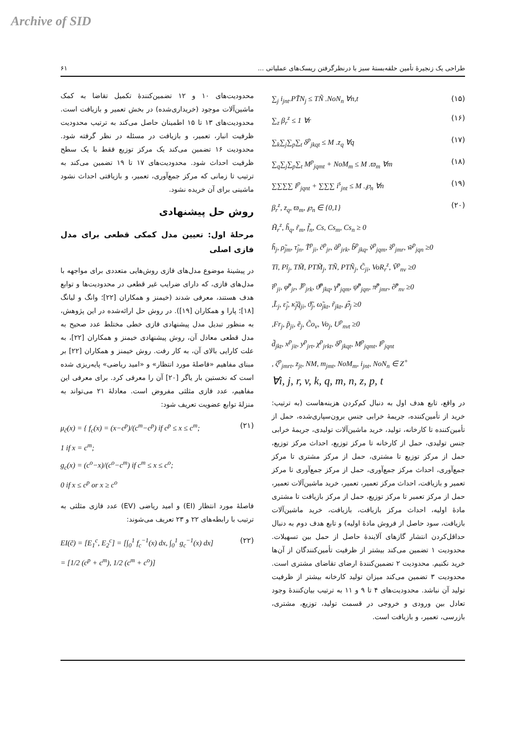Archive of SID
۶۱ طراحی یک زنجیرهٔ تأمین حلقه‌بستهٔ سبز با درنظرگرفتن ریسک‌های عملیاتی ...
∑<sub>j</sub> i<sub>jnt</sub>.PT̃N<sub>j</sub> ≤ TÑ .NoN<sub>n</sub> ∀n,t (۱۵)
∑<sub>z</sub> β<sub>r</sub><sup>z</sup> ≤ 1 ∀r (۱۶)
∑<sub>k</sub>∑<sub>j</sub>∑<sub>p</sub>∑<sub>t</sub> δ<sup>p</sup><sub>jkqt</sub> ≤ M .z<sub>q</sub> ∀q (۱۷)
∑<sub>q</sub>∑<sub>j</sub>∑<sub>p</sub>∑<sub>t</sub> M<sup>p</sup><sub>jqmt</sub> + NoM<sub>m</sub> ≤ M .ϖ<sub>m</sub> ∀m (۱۸)
∑∑∑∑ I<sup>p</sup><sub>jqnt</sub> + ∑∑∑ i<sup>s</sup><sub>jnt</sub> ≤ M .℘<sub>n</sub> ∀n (۱۹)
β<sub>r</sub><sup>z</sup>, z<sub>q</sub>, ϖ<sub>m</sub>, ℘<sub>n</sub> ∈ {0,1}
H̃<sub>r</sub><sup>z</sup>, h̃<sub>q</sub>, r̃<sub>m</sub>, f̃<sub>n</sub>, Cs, Cs<sub>m</sub>, Cs<sub>n</sub> ≥ 0
h̃<sub>j</sub>, ρ̃<sub>jm</sub>, τ̃<sub>jn</sub>, T̃<sup>p</sup><sub>ji</sub>, c̃<sup>p</sup><sub>jr</sub>, ã<sup>p</sup><sub>jrk</sub>, b̃<sup>p</sup><sub>jkq</sub>, ṽ<sup>p</sup><sub>jqm</sub>, s̃<sup>p</sup><sub>jmr</sub>, w̃<sup>p</sup><sub>jqn</sub> ≥0
Tĩ, Pĩ<sub>j</sub>, TM̃, PTM̃<sub>j</sub>, TÑ, PTÑ<sub>j</sub>, C̃<sub>ji</sub>, VoR<sub>r</sub><sup>z</sup>, Ṽ<sup>p</sup><sub>nv</sub> ≥0
ĩ<sup>p</sup><sub>ji</sub>, φ̃<sup>p</sup><sub>jr</sub>, J̃<sup>p</sup><sub>jrk</sub>, ϑ̃<sup>p</sup><sub>jkq</sub>, γ̃<sup>p</sup><sub>jqm</sub>, ψ̃<sup>p</sup><sub>jqn</sub>, π̃<sup>p</sup><sub>jmr</sub>, ∂̃<sup>p</sup><sub>nv</sub> ≥0
,L̃<sub>j</sub>, ε̃<sub>j</sub>, κ̃<sub>j</sub>q̃<sub>ji</sub>, ϑ̃<sub>j</sub>, ω̃<sub>jkt</sub>, r̃<sub>jkt</sub>, ℘̃<sub>j</sub> ≥0
,Fr<sub>j</sub>, p̃<sub>ji</sub>, ẽ<sub>j</sub>, C̃o<sub>v</sub>, Vo<sub>j</sub>, U<sup>p</sup><sub>nvt</sub> ≥0
d̃<sub>jkt</sub>, x<sup>p</sup><sub>jit</sub>, y<sup>p</sup><sub>jrt</sub>, χ<sup>p</sup><sub>jrkt</sub>, δ<sup>p</sup><sub>jkqt</sub>, M<sup>p</sup><sub>jqmt</sub>, I<sup>p</sup><sub>jqnt</sub>
, ζ<sup>p</sup><sub>jmrt</sub>, z<sub>jt</sub>, NM, m<sub>jmt</sub>, NoM<sub>m</sub>, i<sub>jnt</sub>, NoN<sub>n</sub> ∈ Z<sup>+</sup>
∀i, j, r, v, k, q, m, n, z, p, t (۲۰)
در واقع، تابع هدف اول به دنبال کم‌کردن هزینه‌هاست (به ترتیب: خرید از تأمین‌کننده، جریمهٔ خرابی جنس برون‌سپاری‌شده، حمل از تأمین‌کننده تا کارخانه، تولید، خرید ماشین‌آلات تولیدی، جریمهٔ خرابی جنس تولیدی، حمل از کارخانه تا مرکز توزیع، احداث مرکز توزیع، حمل از مرکز توزیع تا مشتری، حمل از مرکز مشتری تا مرکز جمع‌آوری، احداث مرکز جمع‌آوری، حمل از مرکز جمع‌آوری تا مرکز تعمیر و بازیافت، احداث مرکز تعمیر، تعمیر، خرید ماشین‌آلات تعمیر، حمل از مرکز تعمیر تا مرکز توزیع، حمل از مرکز بازیافت تا مشتری مادهٔ اولیه، احداث مرکز بازیافت، بازیافت، خرید ماشین‌آلات بازیافت، سود حاصل از فروش مادهٔ اولیه) و تابع هدف دوم به دنبال حداقل‌کردن انتشار گازهای آلایندهٔ حاصل از حمل بین تسهیلات. محدودیت ۱ تضمین می‌کند بیشتر از ظرفیت تأمین‌کنندگان از آن‌ها خرید نکنیم. محدودیت ۲ تضمین‌کنندهٔ ارضای تقاضای مشتری است. محدودیت ۳ تضمین می‌کند میزان تولید کارخانه بیشتر از ظرفیت تولید آن نباشد. محدودیت‌های ۴ تا ۹ و ۱۱ به ترتیب بیان‌کنندهٔ وجود تعادل بین ورودی و خروجی در قسمت تولید، توزیع، مشتری، بازرسی، تعمیر، و بازیافت است.
محدودیت‌های ۱۰ و ۱۲ تضمین‌کنندهٔ تکمیل تقاضا به کمک ماشین‌آلات موجود (خریداری‌شده) در بخش تعمیر و بازیافت است. محدودیت‌های ۱۳ تا ۱۵ اطمینان حاصل می‌کند به ترتیب محدودیت ظرفیت انبار، تعمیر، و بازیافت در مسئله در نظر گرفته شود. محدودیت ۱۶ تضمین می‌کند یک مرکز توزیع فقط با یک سطح ظرفیت احداث شود. محدودیت‌های ۱۷ تا ۱۹ تضمین می‌کند به ترتیب تا زمانی که مرکز جمع‌آوری، تعمیر، و بازیافتی احداث نشود ماشینی برای آن خریده نشود.
روش حل پیشنهادی
مرحلهٔ اول: تعیین مدل کمکی قطعی برای مدل فازی اصلی
در پیشینهٔ موضوع مدل‌های فازی روش‌هایی متعددی برای مواجهه با مدل‌های فازی، که دارای ضرایب غیر قطعی در محدودیت‌ها و توابع هدف هستند، معرفی شدند (خیمنز و همکاران [۲۲]؛ وانگ و لیانگ [۱۸]؛ پارا و همکاران [۱۹]). در روش حل ارائه‌شده در این پژوهش، به منظور تبدیل مدل پیشنهادی فازی خطی مختلط عدد صحیح به مدل قطعی معادل آن، روش پیشنهادی خیمنز و همکاران [۲۲]، به علت کارایی بالای آن، به کار رفت. روش خیمنز و همکاران [۲۲] بر مبنای مفاهیم «فاصلهٔ مورد انتظار» و «امید ریاضی» پایه‌ریزی شده است که نخستین بار یاگر [۲۰] آن را معرفی کرد. برای معرفی این مفاهیم، عدد فازی مثلثی مفروض است. معادلهٔ ۲۱ می‌تواند به منزلهٔ توابع عضویت تعریف شود:
μ<sub>c̃</sub>(x) = { f<sub>c</sub>(x) = (x−c<sup>p</sup>)/(c<sup>m</sup>−c<sup>p</sup>) if c<sup>p</sup> ≤ x ≤ c<sup>m</sup>;
1 if x = c<sup>m</sup>;
g<sub>c</sub>(x) = (c<sup>o</sup>−x)/(c<sup>o</sup>−c<sup>m</sup>) if c<sup>m</sup> ≤ x ≤ c<sup>o</sup>;
0 if x ≤ c<sup>p</sup> or x ≥ c<sup>o</sup> (۲۱)
فاصلهٔ مورد انتظار (EI) و امید ریاضی (EV) عدد فازی مثلثی به ترتیب با رابطه‌های ۲۲ و ۲۳ تعریف می‌شوند:
EI(c̃) = [E<sub>1</sub><sup>c</sup>, E<sub>2</sub><sup>c</sup>] = [∫<sub>0</sub><sup>1</sup> f<sub>c</sub><sup>−1</sup>(x) dx, ∫<sub>0</sub><sup>1</sup> g<sub>c</sub><sup>−1</sup>(x) dx]
= [1/2 (c<sup>p</sup> + c<sup>m</sup>), 1/2 (c<sup>m</sup> + c<sup>o</sup>)] (۲۲)